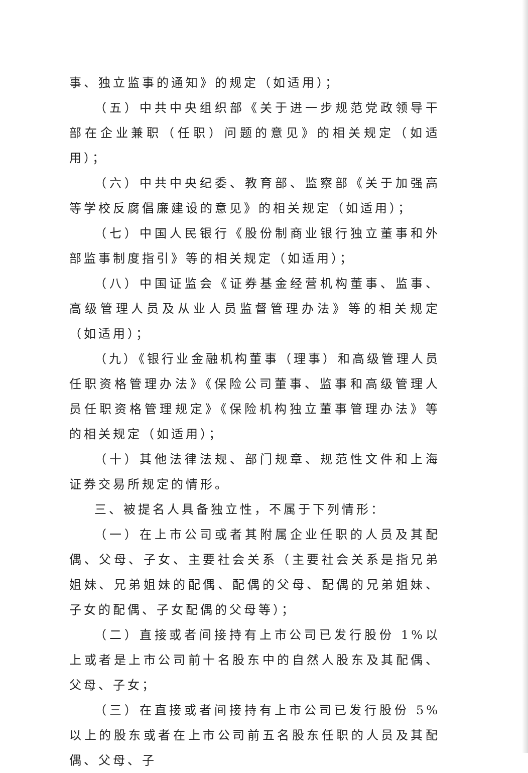事、独立监事的通知》的规定（如适用）；
（五）中共中央组织部《关于进一步规范党政领导干部在企业兼职（任职）问题的意见》的相关规定（如适用）；
（六）中共中央纪委、教育部、监察部《关于加强高等学校反腐倡廉建设的意见》的相关规定（如适用）；
（七）中国人民银行《股份制商业银行独立董事和外部监事制度指引》等的相关规定（如适用）；
（八）中国证监会《证券基金经营机构董事、监事、高级管理人员及从业人员监督管理办法》等的相关规定（如适用）；
（九）《银行业金融机构董事（理事）和高级管理人员任职资格管理办法》《保险公司董事、监事和高级管理人员任职资格管理规定》《保险机构独立董事管理办法》等的相关规定（如适用）；
（十）其他法律法规、部门规章、规范性文件和上海证券交易所规定的情形。
三、被提名人具备独立性，不属于下列情形：
（一）在上市公司或者其附属企业任职的人员及其配偶、父母、子女、主要社会关系（主要社会关系是指兄弟姐妹、兄弟姐妹的配偶、配偶的父母、配偶的兄弟姐妹、子女的配偶、子女配偶的父母等）；
（二）直接或者间接持有上市公司已发行股份 1%以上或者是上市公司前十名股东中的自然人股东及其配偶、父母、子女；
（三）在直接或者间接持有上市公司已发行股份 5%以上的股东或者在上市公司前五名股东任职的人员及其配偶、父母、子